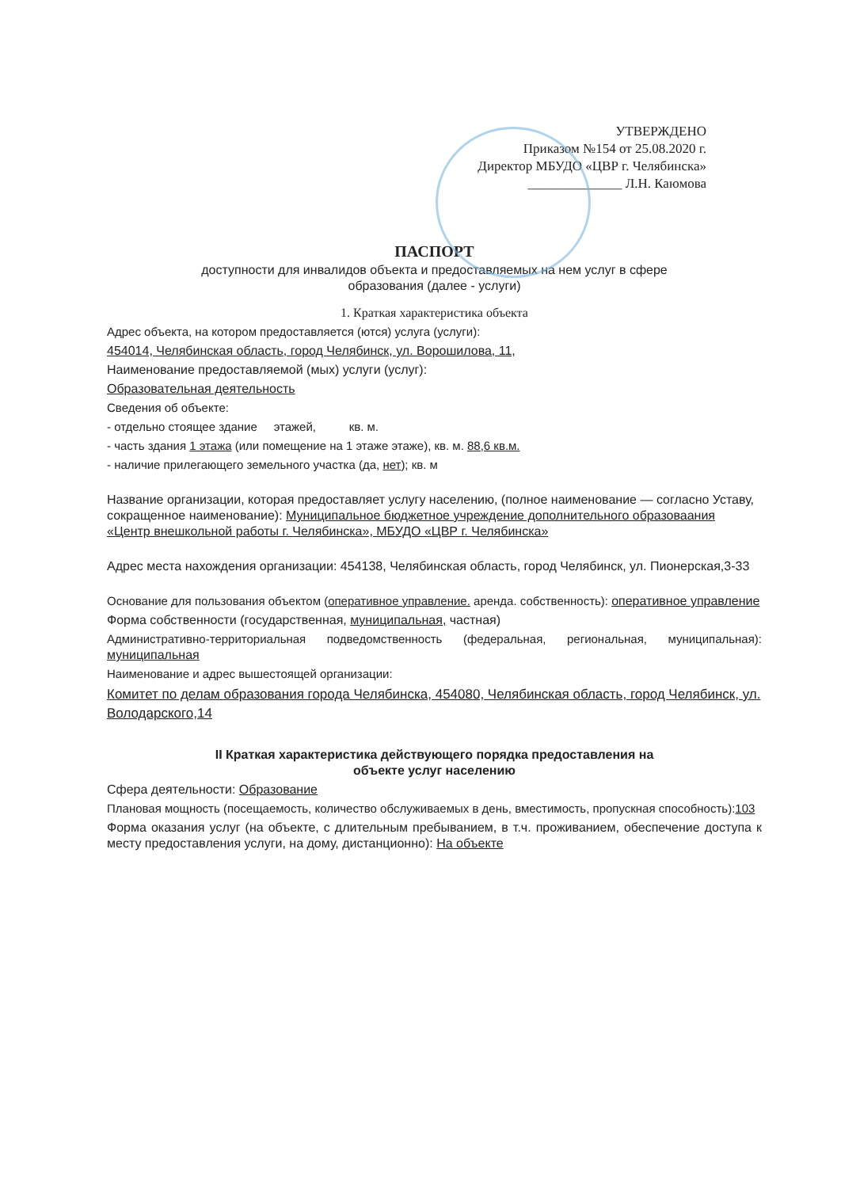УТВЕРЖДЕНО
Приказом №154 от 25.08.2020 г.
Директор МБУДО «ЦВР г. Челябинска»
______________ Л.Н. Каюмова
ПАСПОРТ
доступности для инвалидов объекта и предоставляемых на нем услуг в сфере
образования (далее - услуги)
1. Краткая характеристика объекта
Адрес объекта, на котором предоставляется (ются) услуга (услуги):
454014, Челябинская область, город Челябинск, ул. Ворошилова, 11,
Наименование предоставляемой (мых) услуги (услуг):
Образовательная деятельность
Сведения об объекте:
- отдельно стоящее здание этажей, кв. м.
- часть здания 1 этажа (или помещение на 1 этаже этаже), кв. м. 88,6 кв.м.
- наличие прилегающего земельного участка (да, нет); кв. м
Название организации, которая предоставляет услугу населению, (полное наименование — согласно Уставу, сокращенное наименование): Муниципальное бюджетное учреждение дополнительного образоваания «Центр внешкольной работы г. Челябинска», МБУДО «ЦВР г. Челябинска»
Адрес места нахождения организации: 454138, Челябинская область, город Челябинск, ул. Пионерская,3-33
Основание для пользования объектом (оперативное управление. аренда. собственность): оперативное управление
Форма собственности (государственная, муниципальная, частная)
Административно-территориальная подведомственность (федеральная, региональная, муниципальная): муниципальная
Наименование и адрес вышестоящей организации:
Комитет по делам образования города Челябинска, 454080, Челябинская область, город Челябинск, ул. Володарского,14
II Краткая характеристика действующего порядка предоставления на
объекте услуг населению
Сфера деятельности: Образование
Плановая мощность (посещаемость, количество обслуживаемых в день, вместимость, пропускная способность):103
Форма оказания услуг (на объекте, с длительным пребыванием, в т.ч. проживанием, обеспечение доступа к месту предоставления услуги, на дому, дистанционно): На объекте